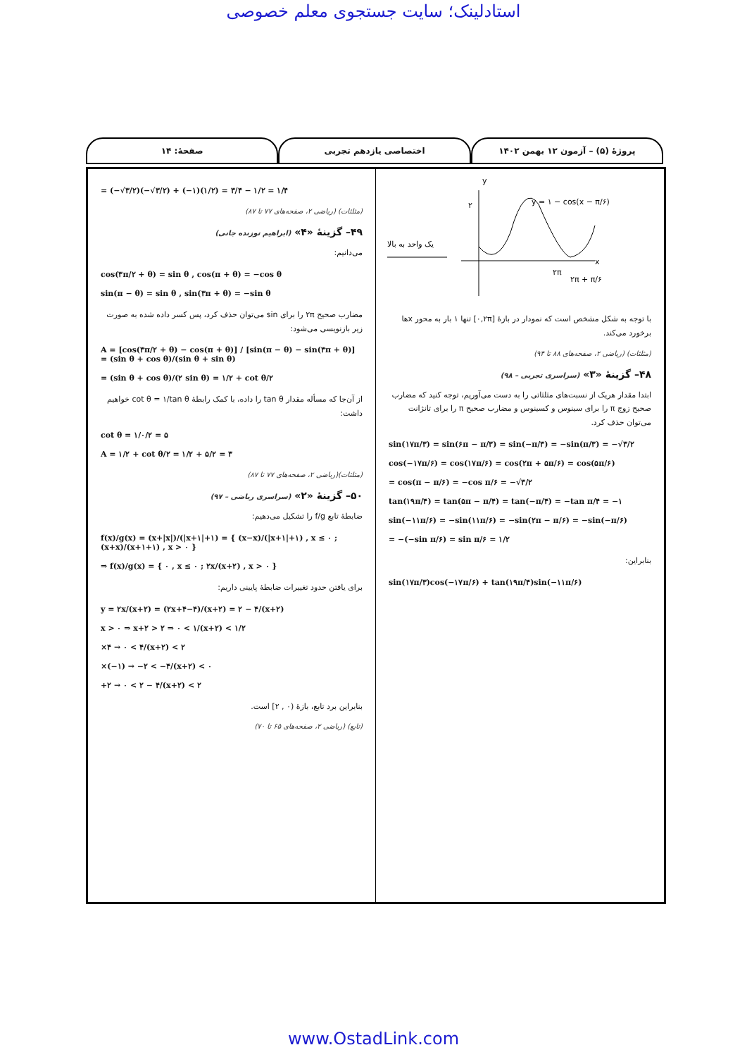استادلینک؛ سایت جستجوی معلم خصوصی
پروژهٔ (۵) – آزمون ۱۲ بهمن ۱۴۰۲
اختصاصی یازدهم تجربی صفحهٔ: ۱۴
یک واحد به بالا
y
x
۲
y = ۱ − cos(x − π/۶)
۲π
۲π + π/۶
با توجه به شکل مشخص است که نمودار در بازهٔ [۰,۲π] تنها ۱ بار به محور xها برخورد می‌کند.
(مثلثات) (ریاضی ۲، صفحه‌های ۸۸ تا ۹۴)
۴۸– گزینهٔ «۳» (سراسری تجربی – ۹۸)
ابتدا مقدار هریک از نسبت‌های مثلثاتی را به دست می‌آوریم، توجه کنید که مضارب صحیح زوج π را برای سینوس و کسینوس و مضارب صحیح π را برای تانژانت می‌توان حذف کرد.
sin(۱۷π/۳) = sin(۶π − π/۳) = sin(−π/۳) = −sin(π/۳) = −√۳/۲
cos(−۱۷π/۶) = cos(۱۷π/۶) = cos(۲π + ۵π/۶) = cos(۵π/۶)
= cos(π − π/۶) = −cos π/۶ = −√۳/۲
tan(۱۹π/۴) = tan(۵π − π/۴) = tan(−π/۴) = −tan π/۴ = −۱
sin(−۱۱π/۶) = −sin(۱۱π/۶) = −sin(۲π − π/۶) = −sin(−π/۶)
= −(−sin π/۶) = sin π/۶ = ۱/۲
بنابراین:
sin(۱۷π/۳)cos(−۱۷π/۶) + tan(۱۹π/۴)sin(−۱۱π/۶)
= (−√۳/۲)(−√۳/۲) + (−۱)(۱/۲) = ۳/۴ − ۱/۲ = ۱/۴
(مثلثات) (ریاضی ۲، صفحه‌های ۷۷ تا ۸۷)
۴۹– گزینهٔ «۴» (ابراهیم توزنده جانی)
می‌دانیم:
cos(۳π/۲ + θ) = sin θ , cos(π + θ) = −cos θ
sin(π − θ) = sin θ , sin(۳π + θ) = −sin θ
مضارب صحیح ۲π را برای sin می‌توان حذف کرد، پس کسر داده شده به صورت زیر بازنویسی می‌شود:
A = [cos(۳π/۲ + θ) − cos(π + θ)] / [sin(π − θ) − sin(۳π + θ)] = (sin θ + cos θ)/(sin θ + sin θ)
= (sin θ + cos θ)/(۲ sin θ) = ۱/۲ + cot θ/۲
از آن‌جا که مسأله مقدار tan θ را داده، با کمک رابطهٔ cot θ = ۱/tan θ خواهیم داشت:
cot θ = ۱/۰/۲ = ۵
A = ۱/۲ + cot θ/۲ = ۱/۲ + ۵/۲ = ۳
(مثلثات)(ریاضی ۲، صفحه‌های ۷۷ تا ۸۷)
۵۰– گزینهٔ «۲» (سراسری ریاضی – ۹۷)
ضابطهٔ تابع f/g را تشکیل می‌دهیم:
f(x)/g(x) = (x+|x|)/(|x+۱|+۱) = { (x−x)/(|x+۱|+۱) , x ≤ ۰ ; (x+x)/(x+۱+۱) , x > ۰ }
⇒ f(x)/g(x) = { ۰ , x ≤ ۰ ; ۲x/(x+۲) , x > ۰ }
برای یافتن حدود تغییرات ضابطهٔ پایینی داریم:
y = ۲x/(x+۲) = (۲x+۴−۴)/(x+۲) = ۲ − ۴/(x+۲)
x > ۰ ⇒ x+۲ > ۲ ⇒ ۰ < ۱/(x+۲) < ۱/۲
×۴ → ۰ < ۴/(x+۲) < ۲
×(−۱) → −۲ < −۴/(x+۲) < ۰
+۲ → ۰ < ۲ − ۴/(x+۲) < ۲
بنابراین برد تابع، بازهٔ (۰ , ۲] است.
(تابع) (ریاضی ۲، صفحه‌های ۶۵ تا ۷۰)
www.OstadLink.com